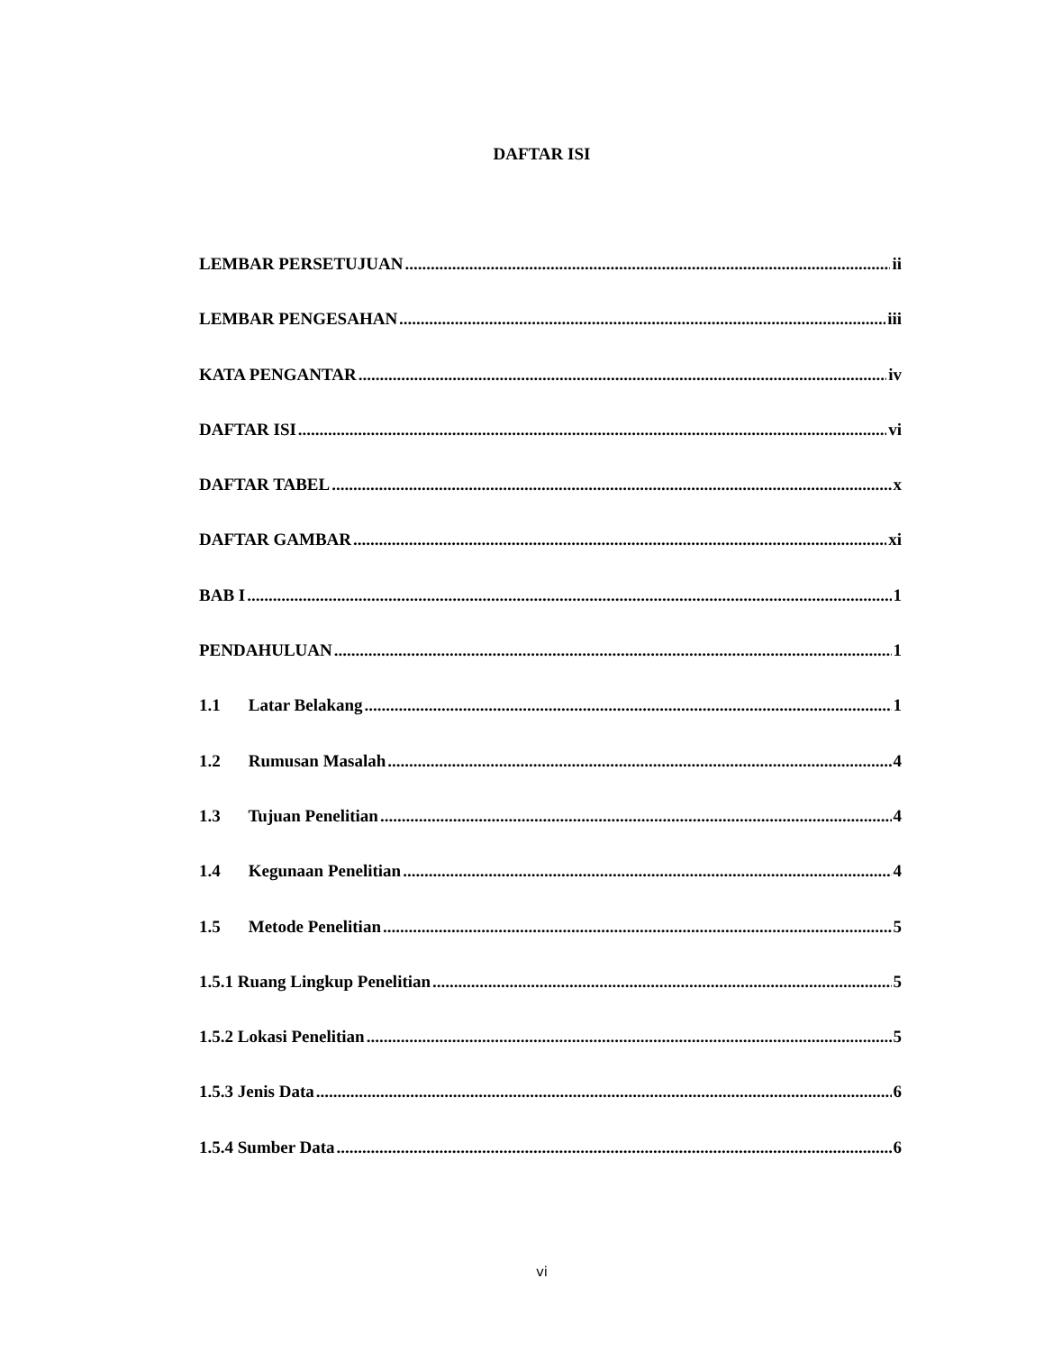DAFTAR ISI
LEMBAR PERSETUJUAN ii
LEMBAR PENGESAHAN iii
KATA PENGANTAR iv
DAFTAR ISI vi
DAFTAR TABEL x
DAFTAR GAMBAR xi
BAB I 1
PENDAHULUAN 1
1.1 Latar Belakang 1
1.2 Rumusan Masalah 4
1.3 Tujuan Penelitian 4
1.4 Kegunaan Penelitian 4
1.5 Metode Penelitian 5
1.5.1 Ruang Lingkup Penelitian 5
1.5.2 Lokasi Penelitian 5
1.5.3 Jenis Data 6
1.5.4 Sumber Data 6
vi